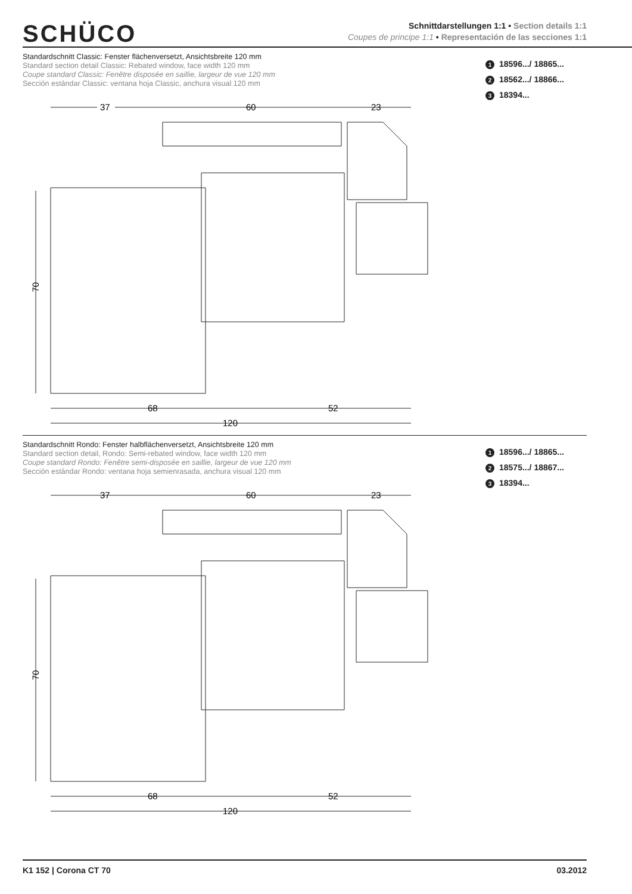SCHÜCO
Schnittdarstellungen 1:1 • Section details 1:1
Coupes de principe 1:1 • Representación de las secciones 1:1
Standardschnitt Classic: Fenster flächenversetzt, Ansichtsbreite 120 mm
Standard section detail Classic: Rebated window, face width 120 mm
Coupe standard Classic: Fenêtre disposée en saillie, largeur de vue 120 mm
Sección estándar Classic: ventana hoja Classic, anchura visual 120 mm
1 18596.../ 18865...
2 18562.../ 18866...
3 18394...
37
60
23
68
52
120
70
Standardschnitt Rondo: Fenster halbflächenversetzt, Ansichtsbreite 120 mm
Standard section detail, Rondo: Semi-rebated window, face width 120 mm
Coupe standard Rondo: Fenêtre semi-disposée en saillie, largeur de vue 120 mm
Sección estándar Rondo: ventana hoja semienrasada, anchura visual 120 mm
1 18596.../ 18865...
2 18575.../ 18867...
3 18394...
37
60
23
68
52
120
70
K1 152 | Corona CT 70 03.2012